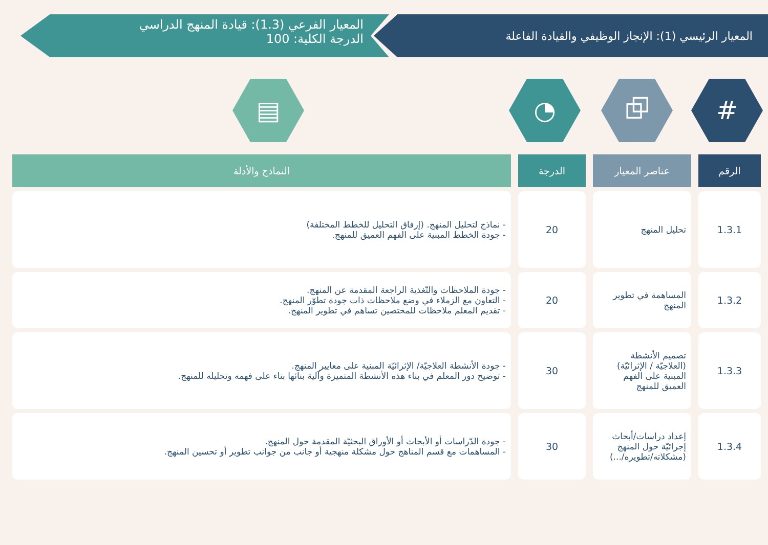المعيار الرئيسي (1): الإنجاز الوظيفي والقيادة الفاعلة
المعيار الفرعي (1.3): قيادة المنهج الدراسي
الدرجة الكلية: 100
# ⧉ ◔ ▤
| الرقم | عناصر المعيار | الدرجة | النماذج والأدلة |
| --- | --- | --- | --- |
| 1.3.1 | تحليل المنهج | 20 | - نماذج لتحليل المنهج. (إرفاق التحليل للخطط المختلفة) - جودة الخطط المبنية على الفهم العميق للمنهج. |
| 1.3.2 | المساهمة في تطوير المنهج | 20 | - جودة الملاحظات والتّغذية الراجعة المقدمة عن المنهج. - التعاون مع الزملاء في وضع ملاحظات ذات جودة تطوّر المنهج. - تقديم المعلم ملاحظات للمختصين تساهم في تطوير المنهج. |
| 1.3.3 | تصميم الأنشطة (العلاجيّة / الإثرائيّة) المبنية على الفهم العميق للمنهج | 30 | - جودة الأنشطة العلاجيّة/ الإثرائيّة المبنية على معايير المنهج. - توضيح دور المعلم في بناء هذه الأنشطة المتميزة وآلية بنائها بناء على فهمه وتحليله للمنهج. |
| 1.3.4 | إعداد دراسات/أبحاث إجرائيّة حول المنهج (مشكلاته/تطويره/...) | 30 | - جودة الدّراسات أو الأبحاث أو الأوراق البحثيّة المقدمة حول المنهج. - المساهمات مع قسم المناهج حول مشكلة منهجية أو جانب من جوانب تطوير أو تحسين المنهج. |